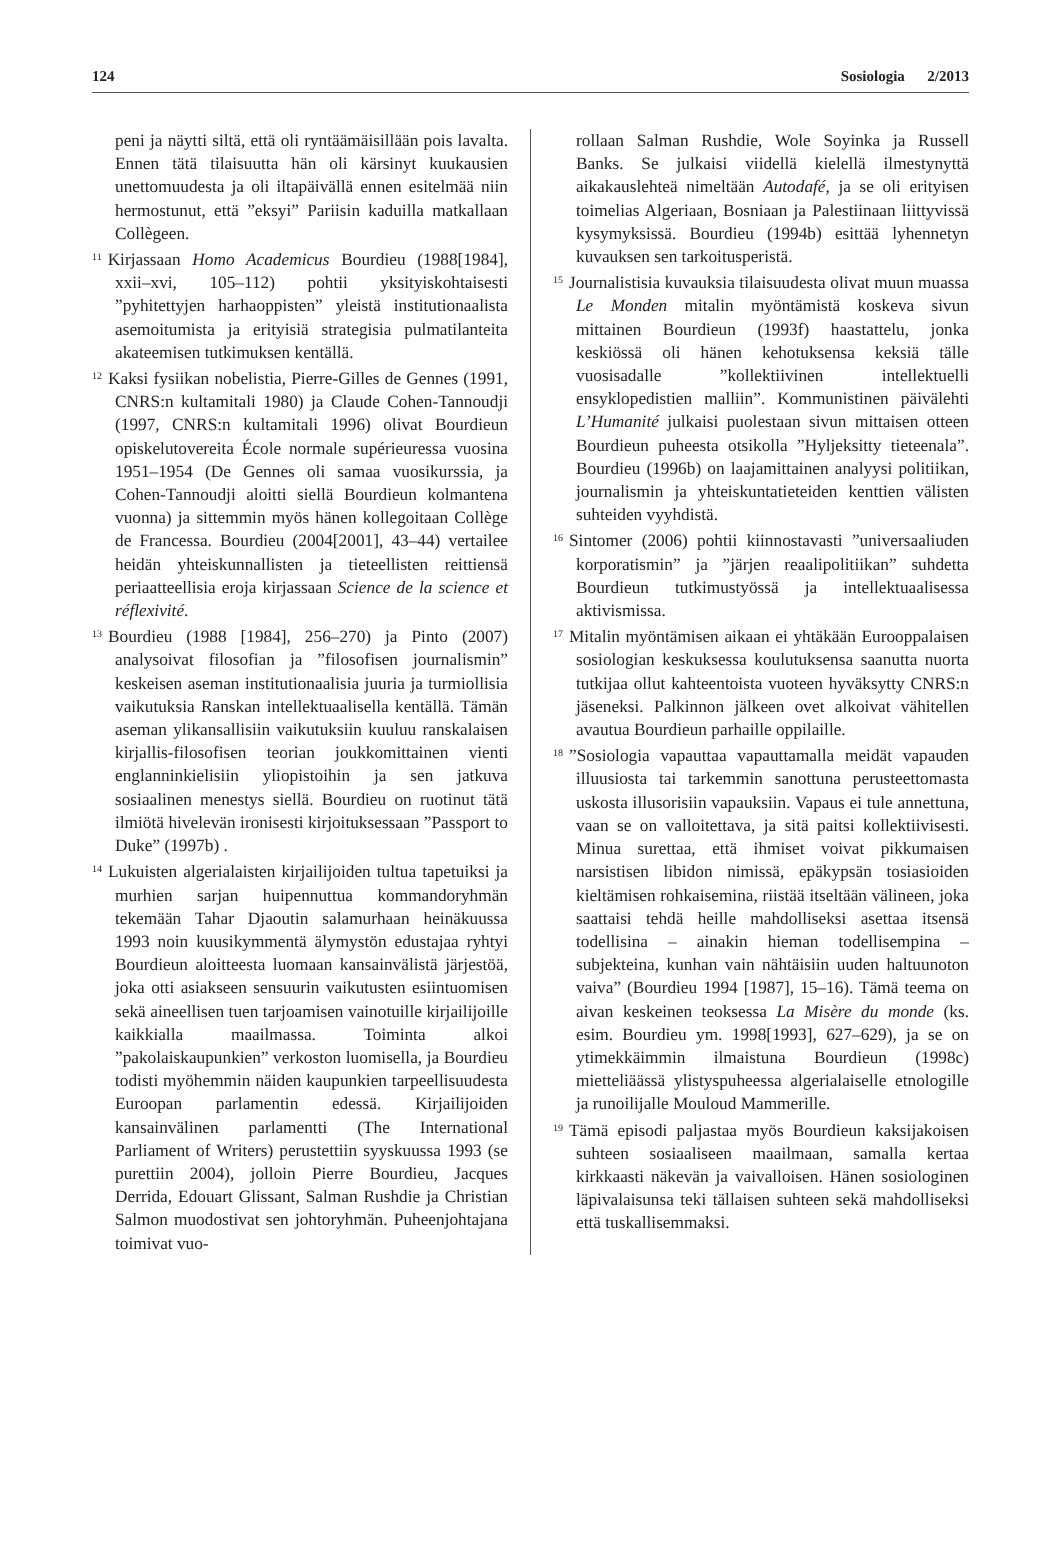124 Sosiologia 2/2013
peni ja näytti siltä, että oli ryntäämäisillään pois lavalta. Ennen tätä tilaisuutta hän oli kärsinyt kuukausien unettomuudesta ja oli iltapäivällä ennen esitelmää niin hermostunut, että ”eksyi” Pariisin kaduilla matkallaan Collègeen.
<sup>11</sup> Kirjassaan Homo Academicus Bourdieu (1988[1984], xxii–xvi, 105–112) pohtii yksityiskohtaisesti ”pyhitettyjen harhaoppisten” yleistä institutionaalista asemoitumista ja erityisiä strategisia pulmatilanteita akateemisen tutkimuksen kentällä.
<sup>12</sup> Kaksi fysiikan nobelistia, Pierre-Gilles de Gennes (1991, CNRS:n kultamitali 1980) ja Claude Cohen-Tannoudji (1997, CNRS:n kultamitali 1996) olivat Bourdieun opiskelutovereita École normale supérieuressa vuosina 1951–1954 (De Gennes oli samaa vuosikurssia, ja Cohen-Tannoudji aloitti siellä Bourdieun kolmantena vuonna) ja sittemmin myös hänen kollegoitaan Collège de Francessa. Bourdieu (2004[2001], 43–44) vertailee heidän yhteiskunnallisten ja tieteellisten reittiensä periaatteellisia eroja kirjassaan Science de la science et réflexivité.
<sup>13</sup> Bourdieu (1988 [1984], 256–270) ja Pinto (2007) analysoivat filosofian ja ”filosofisen journalismin” keskeisen aseman institutionaalisia juuria ja turmiollisia vaikutuksia Ranskan intellektuaalisella kentällä. Tämän aseman ylikansallisiin vaikutuksiin kuuluu ranskalaisen kirjallis-filosofisen teorian joukkomittainen vienti englanninkielisiin yliopistoihin ja sen jatkuva sosiaalinen menestys siellä. Bourdieu on ruotinut tätä ilmiötä hivelevän ironisesti kirjoituksessaan ”Passport to Duke” (1997b) .
<sup>14</sup> Lukuisten algerialaisten kirjailijoiden tultua tapetuiksi ja murhien sarjan huipennuttua kommandoryhmän tekemään Tahar Djaoutin salamurhaan heinäkuussa 1993 noin kuusikymmentä älymystön edustajaa ryhtyi Bourdieun aloitteesta luomaan kansainvälistä järjestöä, joka otti asiakseen sensuurin vaikutusten esiintuomisen sekä aineellisen tuen tarjoamisen vainotuille kirjailijoille kaikkialla maailmassa. Toiminta alkoi ”pakolaiskaupunkien” verkoston luomisella, ja Bourdieu todisti myöhemmin näiden kaupunkien tarpeellisuudesta Euroopan parlamentin edessä. Kirjailijoiden kansainvälinen parlamentti (The International Parliament of Writers) perustettiin syyskuussa 1993 (se purettiin 2004), jolloin Pierre Bourdieu, Jacques Derrida, Edouart Glissant, Salman Rushdie ja Christian Salmon muodostivat sen johtoryhmän. Puheenjohtajana toimivat vuo-
rollaan Salman Rushdie, Wole Soyinka ja Russell Banks. Se julkaisi viidellä kielellä ilmestynyttä aikakauslehteä nimeltään Autodafé, ja se oli erityisen toimelias Algeriaan, Bosniaan ja Palestiinaan liittyvissä kysymyksissä. Bourdieu (1994b) esittää lyhennetyn kuvauksen sen tarkoitusperistä.
<sup>15</sup> Journalistisia kuvauksia tilaisuudesta olivat muun muassa Le Monden mitalin myöntämistä koskeva sivun mittainen Bourdieun (1993f) haastattelu, jonka keskiössä oli hänen kehotuksensa keksiä tälle vuosisadalle ”kollektiivinen intellektuelli ensyklopedistien malliin”. Kommunistinen päivälehti L’Humanité julkaisi puolestaan sivun mittaisen otteen Bourdieun puheesta otsikolla ”Hyljeksitty tieteenala”. Bourdieu (1996b) on laajamittainen analyysi politiikan, journalismin ja yhteiskuntatieteiden kenttien välisten suhteiden vyyhdistä.
<sup>16</sup> Sintomer (2006) pohtii kiinnostavasti ”universaaliuden korporatismin” ja ”järjen reaalipolitiikan” suhdetta Bourdieun tutkimustyössä ja intellektuaalisessa aktivismissa.
<sup>17</sup> Mitalin myöntämisen aikaan ei yhtäkään Eurooppalaisen sosiologian keskuksessa koulutuksensa saanutta nuorta tutkijaa ollut kahteentoista vuoteen hyväksytty CNRS:n jäseneksi. Palkinnon jälkeen ovet alkoivat vähitellen avautua Bourdieun parhaille oppilaille.
<sup>18</sup>”Sosiologia vapauttaa vapauttamalla meidät vapauden illuusiosta tai tarkemmin sanottuna perusteettomasta uskosta illusorisiin vapauksiin. Vapaus ei tule annettuna, vaan se on valloitettava, ja sitä paitsi kollektiivisesti. Minua surettaa, että ihmiset voivat pikkumaisen narsistisen libidon nimissä, epäkypsän tosiasioiden kieltämisen rohkaisemina, riistää itseltään välineen, joka saattaisi tehdä heille mahdolliseksi asettaa itsensä todellisina – ainakin hieman todellisempina – subjekteina, kunhan vain nähtäisiin uuden haltuunoton vaiva” (Bourdieu 1994 [1987], 15–16). Tämä teema on aivan keskeinen teoksessa La Misère du monde (ks. esim. Bourdieu ym. 1998[1993], 627–629), ja se on ytimekkäimmin ilmaistuna Bourdieun (1998c) mietteliäässä ylistyspuheessa algerialaiselle etnologille ja runoilijalle Mouloud Mammerille.
<sup>19</sup> Tämä episodi paljastaa myös Bourdieun kaksijakoisen suhteen sosiaaliseen maailmaan, samalla kertaa kirkkaasti näkevän ja vaivalloisen. Hänen sosiologinen läpivalaisunsa teki tällaisen suhteen sekä mahdolliseksi että tuskallisemmaksi.